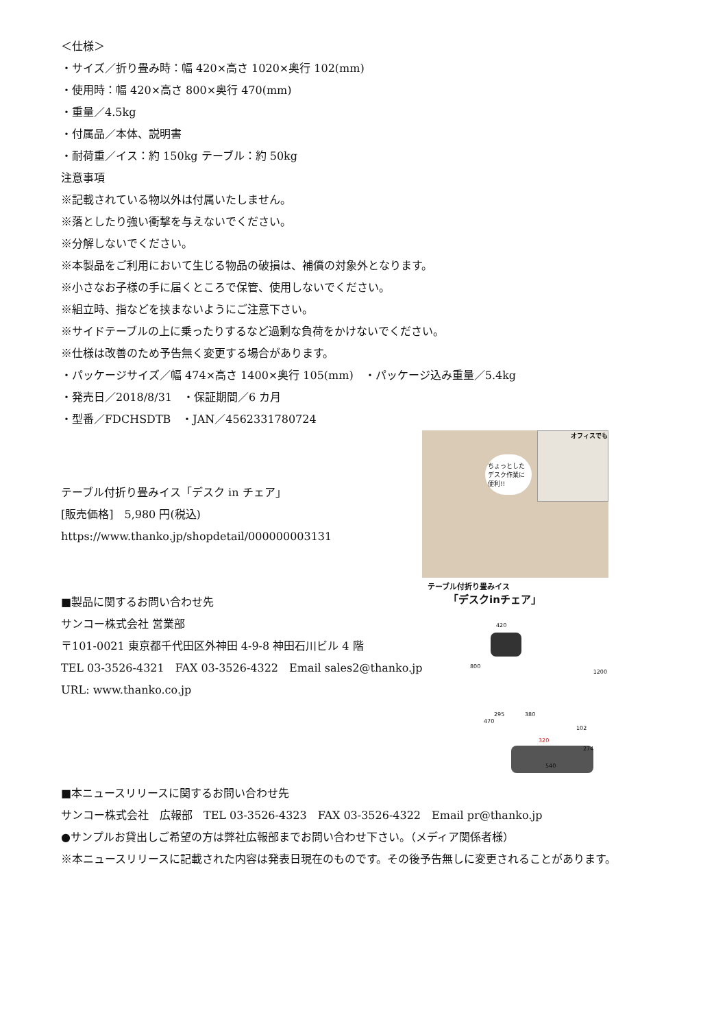＜仕様＞
・サイズ／折り畳み時：幅 420×高さ 1020×奥行 102(mm)
・使用時：幅 420×高さ 800×奥行 470(mm)
・重量／4.5kg
・付属品／本体、説明書
・耐荷重／イス：約 150kg テーブル：約 50kg
注意事項
※記載されている物以外は付属いたしません。
※落としたり強い衝撃を与えないでください。
※分解しないでください。
※本製品をご利用において生じる物品の破損は、補償の対象外となります。
※小さなお子様の手に届くところで保管、使用しないでください。
※組立時、指などを挟まないようにご注意下さい。
※サイドテーブルの上に乗ったりするなど過剰な負荷をかけないでください。
※仕様は改善のため予告無く変更する場合があります。
・パッケージサイズ／幅 474×高さ 1400×奥行 105(mm)　・パッケージ込み重量／5.4kg
・発売日／2018/8/31　・保証期間／6 カ月
・型番／FDCHSDTB　・JAN／4562331780724
テーブル付折り畳みイス「デスク in チェア」
[販売価格]　5,980 円(税込)
https://www.thanko.jp/shopdetail/000000003131
■製品に関するお問い合わせ先
サンコー株式会社 営業部
〒101-0021 東京都千代田区外神田 4-9-8 神田石川ビル 4 階
TEL 03-3526-4321　FAX 03-3526-4322　Email sales2@thanko.jp
URL: www.thanko.co.jp
オフィスでも
ちょっとした デスク作業に 便利!!
テーブル付折り畳みイス
「デスクinチェア」
420
800
1200
295 380
470
102
320
274
540
■本ニュースリリースに関するお問い合わせ先
サンコー株式会社　広報部　TEL 03-3526-4323　FAX 03-3526-4322　Email pr@thanko.jp
●サンプルお貸出しご希望の方は弊社広報部までお問い合わせ下さい。（メディア関係者様）
※本ニュースリリースに記載された内容は発表日現在のものです。その後予告無しに変更されることがあります。